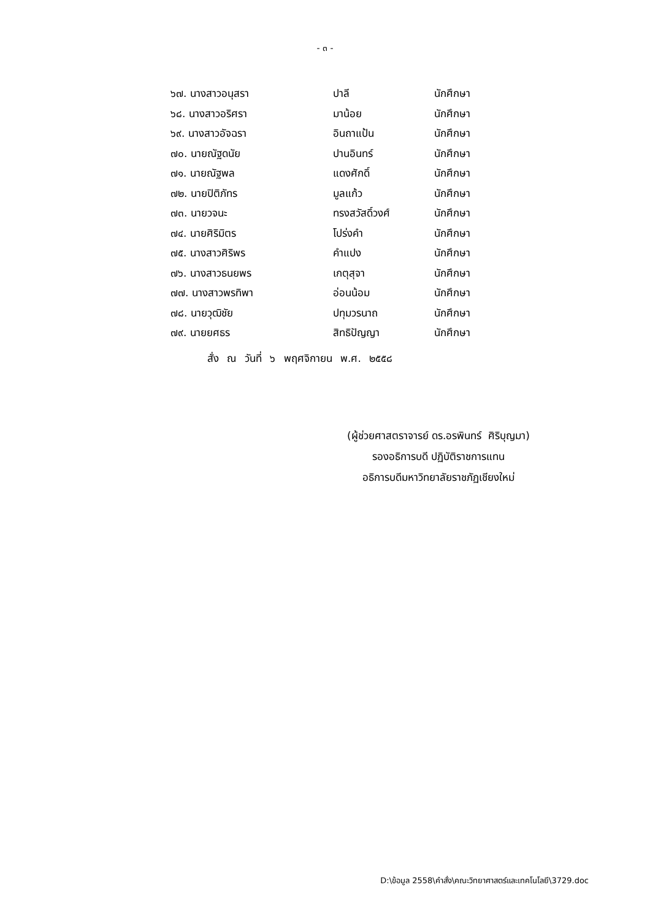- ๓ -
| ๖๗. นางสาวอนุสรา | ปาลี | นักศึกษา |
| ๖๘. นางสาวอริศรา | มาน้อย | นักศึกษา |
| ๖๙. นางสาวอัจฉรา | อินถาแป้น | นักศึกษา |
| ๗๐. นายณัฐดนัย | ปานอินทร์ | นักศึกษา |
| ๗๑. นายณัฐพล | แดงศักดิ์ | นักศึกษา |
| ๗๒. นายปิติภัทร | มูลแก้ว | นักศึกษา |
| ๗๓. นายวจนะ | ทรงสวัสดิ์วงศ์ | นักศึกษา |
| ๗๔. นายศิริมิตร | โปร่งคำ | นักศึกษา |
| ๗๕. นางสาวศิริพร | คำแปง | นักศึกษา |
| ๗๖. นางสาวธนยพร | เกตุสุจา | นักศึกษา |
| ๗๗. นางสาวพรทิพา | อ่อนน้อม | นักศึกษา |
| ๗๘. นายวุฒิชัย | ปทุมวรนาถ | นักศึกษา |
| ๗๙. นายยศธร | สิทธิปัญญา | นักศึกษา |
สั่ง ณ วันที่ ๖ พฤศจิกายน พ.ศ. ๒๕๕๘
(ผู้ช่วยศาสตราจารย์ ดร.อรพินทร์ ศิริบุญมา)
รองอธิการบดี ปฏิบัติราชการแทน
อธิการบดีมหาวิทยาลัยราชภัฏเชียงใหม่
D:\ข้อมูล 2558\คำสั่ง\คณะวิทยาศาสตร์และเทคโนโลยี\3729.doc